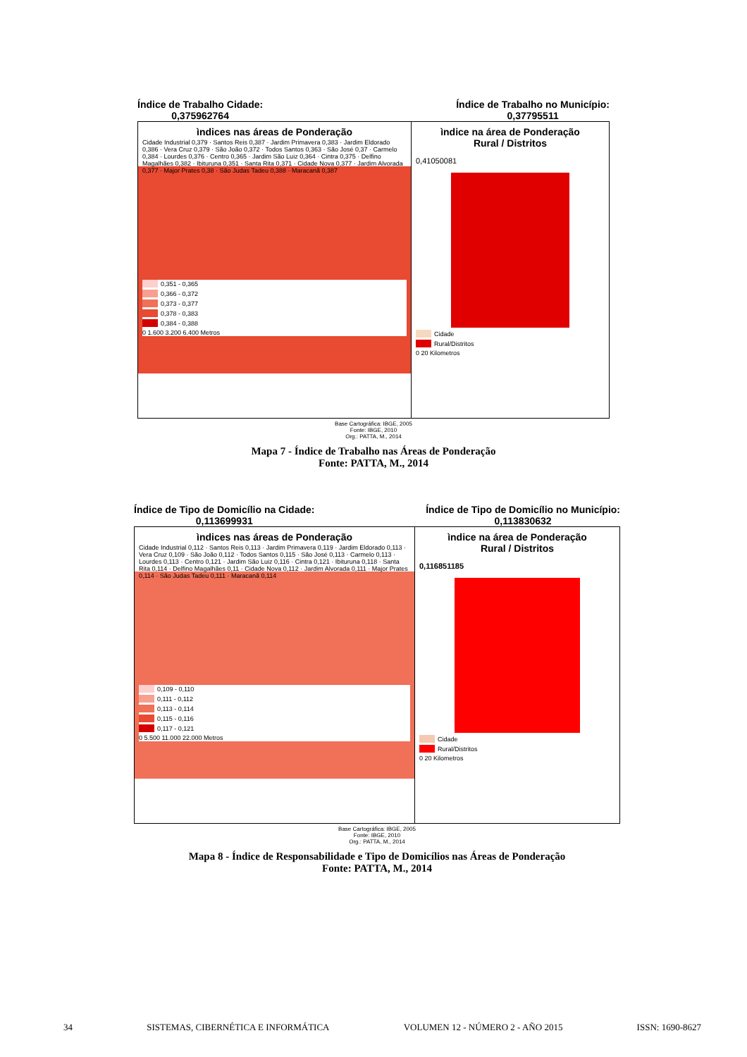Índice de Trabalho Cidade:
0,375962764
Índice de Trabalho no Município:
0,37795511
ìndices nas áreas de Ponderação
Cidade Industrial 0,379 · Santos Reis 0,387 · Jardim Primavera 0,383 · Jardim Eldorado 0,386 · Vera Cruz 0,379 · São João 0,372 · Todos Santos 0,363 · São José 0,37 · Carmelo 0,384 · Lourdes 0,376 · Centro 0,365 · Jardim São Luiz 0,364 · Cintra 0,375 · Delfino Magalhães 0,382 · Ibituruna 0,351 · Santa Rita 0,371 · Cidade Nova 0,377 · Jardim Alvorada 0,377 · Major Prates 0,38 · São Judas Tadeu 0,388 · Maracanã 0,387
0,351 - 0,365
0,366 - 0,372
0,373 - 0,377
0,378 - 0,383
0,384 - 0,388
0 1.600 3.200 6.400 Metros
ìndice na área de Ponderação
Rural / Distritos
0,41050081
Cidade
Rural/Distritos
0 20 Kilometros
Base Cartográfica: IBGE, 2005
Fonte: IBGE, 2010
Org.: PATTA, M., 2014
Mapa 7 - Índice de Trabalho nas Áreas de Ponderação
Fonte: PATTA, M., 2014
Índice de Tipo de Domicílio na Cidade:
0,113699931
Índice de Tipo de Domicílio no Município:
0,113830632
ìndices nas áreas de Ponderação
Cidade Industrial 0,112 · Santos Reis 0,113 · Jardim Primavera 0,119 · Jardim Eldorado 0,113 · Vera Cruz 0,109 · São João 0,112 · Todos Santos 0,115 · São José 0,113 · Carmelo 0,113 · Lourdes 0,113 · Centro 0,121 · Jardim São Luiz 0,116 · Cintra 0,121 · Ibituruna 0,118 · Santa Rita 0,114 · Delfino Magalhães 0,11 · Cidade Nova 0,112 · Jardim Alvorada 0,111 · Major Prates 0,114 · São Judas Tadeu 0,111 · Maracanã 0,114
0,109 - 0,110
0,111 - 0,112
0,113 - 0,114
0,115 - 0,116
0,117 - 0,121
0 5.500 11.000 22.000 Metros
ìndice na área de Ponderação
Rural / Distritos
0,116851185
Cidade
Rural/Distritos
0 20 Kilometros
Base Cartográfica: IBGE, 2005
Fonte: IBGE, 2010
Org.: PATTA, M., 2014
Mapa 8 - Índice de Responsabilidade e Tipo de Domicílios nas Áreas de Ponderação
Fonte: PATTA, M., 2014
34 SISTEMAS, CIBERNÉTICA E INFORMÁTICA VOLUMEN 12 - NÚMERO 2 - AÑO 2015 ISSN: 1690-8627